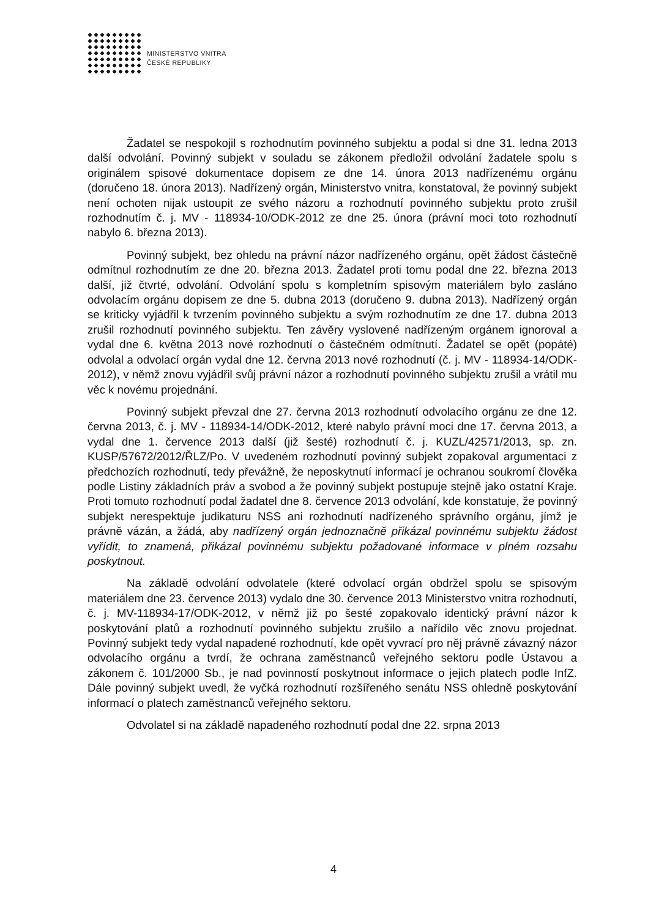MINISTERSTVO VNITRA
ČESKÉ REPUBLIKY
Žadatel se nespokojil s rozhodnutím povinného subjektu a podal si dne 31. ledna 2013 další odvolání. Povinný subjekt v souladu se zákonem předložil odvolání žadatele spolu s originálem spisové dokumentace dopisem ze dne 14. února 2013 nadřízenému orgánu (doručeno 18. února 2013). Nadřízený orgán, Ministerstvo vnitra, konstatoval, že povinný subjekt není ochoten nijak ustoupit ze svého názoru a rozhodnutí povinného subjektu proto zrušil rozhodnutím č. j. MV - 118934-10/ODK-2012 ze dne 25. února (právní moci toto rozhodnutí nabylo 6. března 2013).
Povinný subjekt, bez ohledu na právní názor nadřízeného orgánu, opět žádost částečně odmítnul rozhodnutím ze dne 20. března 2013. Žadatel proti tomu podal dne 22. března 2013 další, již čtvrté, odvolání. Odvolání spolu s kompletním spisovým materiálem bylo zasláno odvolacím orgánu dopisem ze dne 5. dubna 2013 (doručeno 9. dubna 2013). Nadřízený orgán se kriticky vyjádřil k tvrzením povinného subjektu a svým rozhodnutím ze dne 17. dubna 2013 zrušil rozhodnutí povinného subjektu. Ten závěry vyslovené nadřízeným orgánem ignoroval a vydal dne 6. května 2013 nové rozhodnutí o částečném odmítnutí. Žadatel se opět (popáté) odvolal a odvolací orgán vydal dne 12. června 2013 nové rozhodnutí (č. j. MV - 118934-14/ODK-2012), v němž znovu vyjádřil svůj právní názor a rozhodnutí povinného subjektu zrušil a vrátil mu věc k novému projednání.
Povinný subjekt převzal dne 27. června 2013 rozhodnutí odvolacího orgánu ze dne 12. června 2013, č. j. MV - 118934-14/ODK-2012, které nabylo právní moci dne 17. června 2013, a vydal dne 1. července 2013 další (již šesté) rozhodnutí č. j. KUZL/42571/2013, sp. zn. KUSP/57672/2012/ŘLZ/Po. V uvedeném rozhodnutí povinný subjekt zopakoval argumentaci z předchozích rozhodnutí, tedy převážně, že neposkytnutí informací je ochranou soukromí člověka podle Listiny základních práv a svobod a že povinný subjekt postupuje stejně jako ostatní Kraje. Proti tomuto rozhodnutí podal žadatel dne 8. července 2013 odvolání, kde konstatuje, že povinný subjekt nerespektuje judikaturu NSS ani rozhodnutí nadřízeného správního orgánu, jímž je právně vázán, a žádá, aby nadřízený orgán jednoznačně přikázal povinnému subjektu žádost vyřídit, to znamená, přikázal povinnému subjektu požadované informace v plném rozsahu poskytnout.
Na základě odvolání odvolatele (které odvolací orgán obdržel spolu se spisovým materiálem dne 23. července 2013) vydalo dne 30. července 2013 Ministerstvo vnitra rozhodnutí, č. j. MV-118934-17/ODK-2012, v němž již po šesté zopakovalo identický právní názor k poskytování platů a rozhodnutí povinného subjektu zrušilo a nařídilo věc znovu projednat. Povinný subjekt tedy vydal napadené rozhodnutí, kde opět vyvrací pro něj právně závazný názor odvolacího orgánu a tvrdí, že ochrana zaměstnanců veřejného sektoru podle Ústavou a zákonem č. 101/2000 Sb., je nad povinností poskytnout informace o jejich platech podle InfZ. Dále povinný subjekt uvedl, že vyčká rozhodnutí rozšířeného senátu NSS ohledně poskytování informací o platech zaměstnanců veřejného sektoru.
Odvolatel si na základě napadeného rozhodnutí podal dne 22. srpna 2013
4